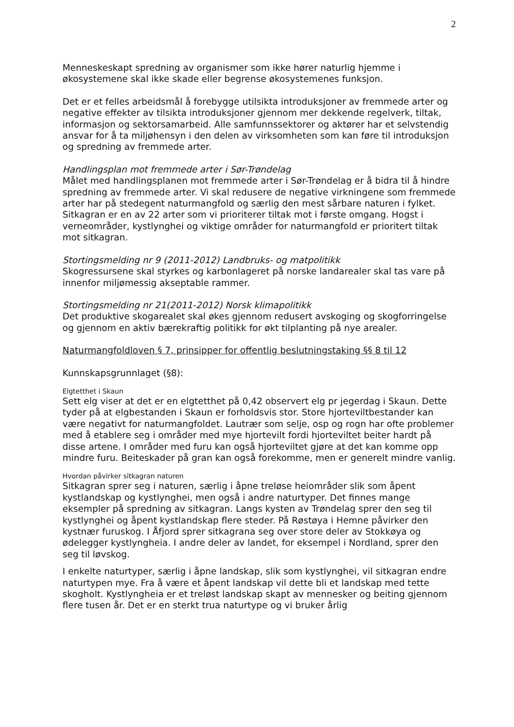2
Menneskeskapt spredning av organismer som ikke hører naturlig hjemme i økosystemene skal ikke skade eller begrense økosystemenes funksjon.
Det er et felles arbeidsmål å forebygge utilsikta introduksjoner av fremmede arter og negative effekter av tilsikta introduksjoner gjennom mer dekkende regelverk, tiltak, informasjon og sektorsamarbeid. Alle samfunnssektorer og aktører har et selvstendig ansvar for å ta miljøhensyn i den delen av virksomheten som kan føre til introduksjon og spredning av fremmede arter.
Handlingsplan mot fremmede arter i Sør-Trøndelag
Målet med handlingsplanen mot fremmede arter i Sør-Trøndelag er å bidra til å hindre spredning av fremmede arter. Vi skal redusere de negative virkningene som fremmede arter har på stedegent naturmangfold og særlig den mest sårbare naturen i fylket. Sitkagran er en av 22 arter som vi prioriterer tiltak mot i første omgang. Hogst i verneområder, kystlynghei og viktige områder for naturmangfold er prioritert tiltak mot sitkagran.
Stortingsmelding nr 9 (2011-2012) Landbruks- og matpolitikk
Skogressursene skal styrkes og karbonlageret på norske landarealer skal tas vare på innenfor miljømessig akseptable rammer.
Stortingsmelding nr 21(2011-2012) Norsk klimapolitikk
Det produktive skogarealet skal økes gjennom redusert avskoging og skogforringelse og gjennom en aktiv bærekraftig politikk for økt tilplanting på nye arealer.
Naturmangfoldloven § 7, prinsipper for offentlig beslutningstaking §§ 8 til 12
Kunnskapsgrunnlaget (§8):
Elgtetthet i Skaun
Sett elg viser at det er en elgtetthet på 0,42 observert elg pr jegerdag i Skaun. Dette tyder på at elgbestanden i Skaun er forholdsvis stor. Store hjorteviltbestander kan være negativt for naturmangfoldet. Lautrær som selje, osp og rogn har ofte problemer med å etablere seg i områder med mye hjortevilt fordi hjorteviltet beiter hardt på disse artene. I områder med furu kan også hjorteviltet gjøre at det kan komme opp mindre furu. Beiteskader på gran kan også forekomme, men er generelt mindre vanlig.
Hvordan påvirker sitkagran naturen
Sitkagran sprer seg i naturen, særlig i åpne treløse heiområder slik som åpent kystlandskap og kystlynghei, men også i andre naturtyper. Det finnes mange eksempler på spredning av sitkagran. Langs kysten av Trøndelag sprer den seg til kystlynghei og åpent kystlandskap flere steder. På Røstøya i Hemne påvirker den kystnær furuskog. I Åfjord sprer sitkagrana seg over store deler av Stokkøya og ødelegger kystlyngheia. I andre deler av landet, for eksempel i Nordland, sprer den seg til løvskog.
I enkelte naturtyper, særlig i åpne landskap, slik som kystlynghei, vil sitkagran endre naturtypen mye. Fra å være et åpent landskap vil dette bli et landskap med tette skogholt. Kystlyngheia er et treløst landskap skapt av mennesker og beiting gjennom flere tusen år. Det er en sterkt trua naturtype og vi bruker årlig